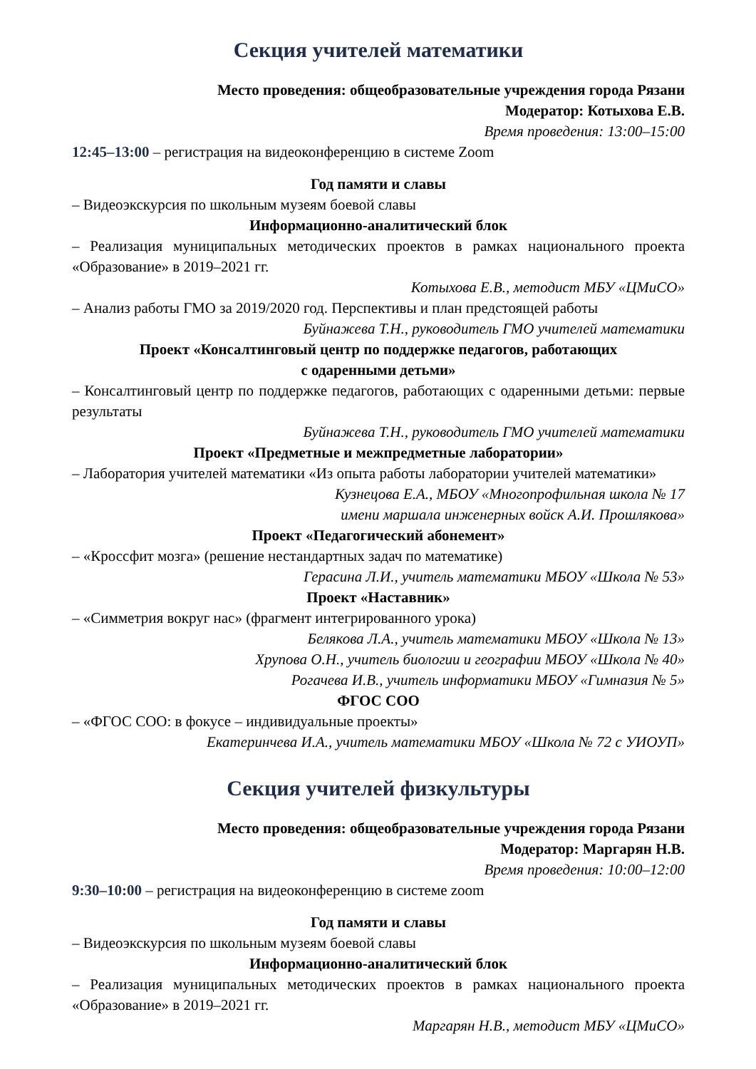Секция учителей математики
Место проведения: общеобразовательные учреждения города Рязани
Модератор: Котыхова Е.В.
Время проведения: 13:00–15:00
12:45–13:00 – регистрация на видеоконференцию в системе Zoom
Год памяти и славы
– Видеоэкскурсия по школьным музеям боевой славы
Информационно-аналитический блок
– Реализация муниципальных методических проектов в рамках национального проекта «Образование» в 2019–2021 гг.
Котыхова Е.В., методист МБУ «ЦМиСО»
– Анализ работы ГМО за 2019/2020 год. Перспективы и план предстоящей работы
Буйнажева Т.Н., руководитель ГМО учителей математики
Проект «Консалтинговый центр по поддержке педагогов, работающих
с одаренными детьми»
– Консалтинговый центр по поддержке педагогов, работающих с одаренными детьми: первые результаты
Буйнажева Т.Н., руководитель ГМО учителей математики
Проект «Предметные и межпредметные лаборатории»
– Лаборатория учителей математики «Из опыта работы лаборатории учителей математики»
Кузнецова Е.А., МБОУ «Многопрофильная школа № 17
имени маршала инженерных войск А.И. Прошлякова»
Проект «Педагогический абонемент»
– «Кроссфит мозга» (решение нестандартных задач по математике)
Герасина Л.И., учитель математики МБОУ «Школа № 53»
Проект «Наставник»
– «Симметрия вокруг нас» (фрагмент интегрированного урока)
Белякова Л.А., учитель математики МБОУ «Школа № 13»
Хрупова О.Н., учитель биологии и географии МБОУ «Школа № 40»
Рогачева И.В., учитель информатики МБОУ «Гимназия № 5»
ФГОС СОО
– «ФГОС СОО: в фокусе – индивидуальные проекты»
Екатеринчева И.А., учитель математики МБОУ «Школа № 72 с УИОУП»
Секция учителей физкультуры
Место проведения: общеобразовательные учреждения города Рязани
Модератор: Маргарян Н.В.
Время проведения: 10:00–12:00
9:30–10:00 – регистрация на видеоконференцию в системе zoom
Год памяти и славы
– Видеоэкскурсия по школьным музеям боевой славы
Информационно-аналитический блок
– Реализация муниципальных методических проектов в рамках национального проекта «Образование» в 2019–2021 гг.
Маргарян Н.В., методист МБУ «ЦМиСО»